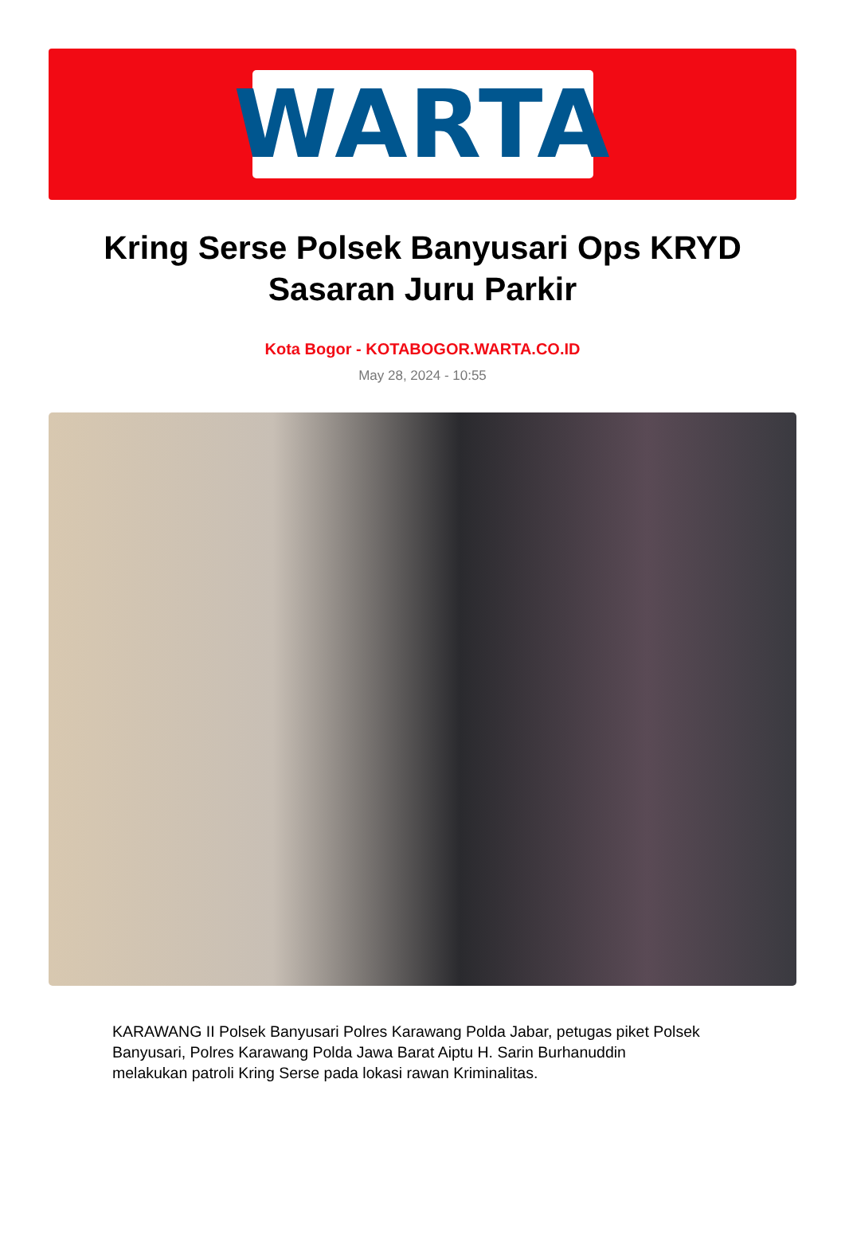WARTA
Kring Serse Polsek Banyusari Ops KRYD Sasaran Juru Parkir
Kota Bogor - KOTABOGOR.WARTA.CO.ID
May 28, 2024 - 10:55
KARAWANG II Polsek Banyusari Polres Karawang Polda Jabar, petugas piket Polsek Banyusari, Polres Karawang Polda Jawa Barat Aiptu H. Sarin Burhanuddin melakukan patroli Kring Serse pada lokasi rawan Kriminalitas.